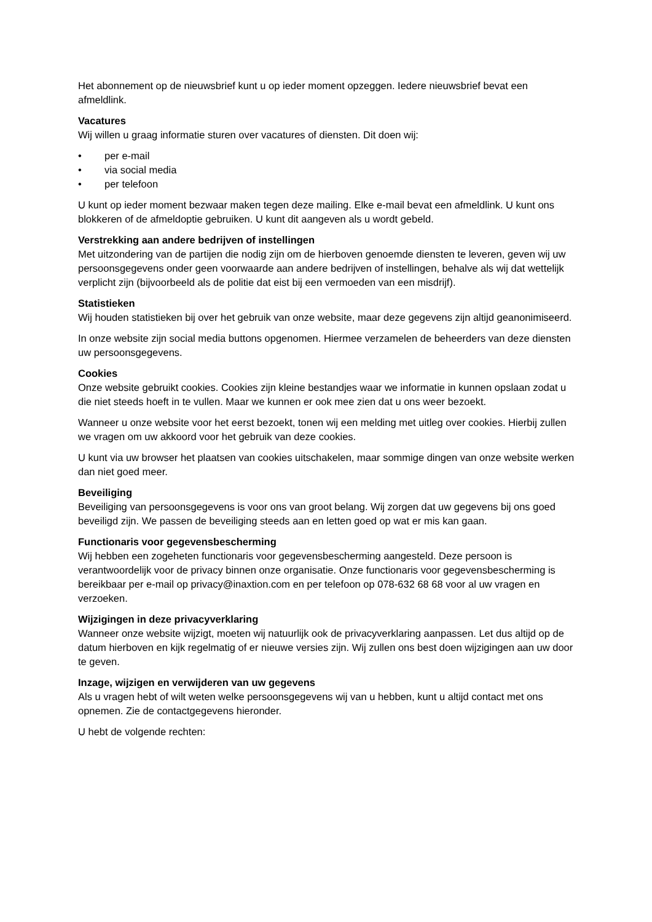Het abonnement op de nieuwsbrief kunt u op ieder moment opzeggen. Iedere nieuwsbrief bevat een afmeldlink.
Vacatures
Wij willen u graag informatie sturen over vacatures of diensten. Dit doen wij:
• per e-mail
• via social media
• per telefoon
U kunt op ieder moment bezwaar maken tegen deze mailing. Elke e-mail bevat een afmeldlink. U kunt ons blokkeren of de afmeldoptie gebruiken. U kunt dit aangeven als u wordt gebeld.
Verstrekking aan andere bedrijven of instellingen
Met uitzondering van de partijen die nodig zijn om de hierboven genoemde diensten te leveren, geven wij uw persoonsgegevens onder geen voorwaarde aan andere bedrijven of instellingen, behalve als wij dat wettelijk verplicht zijn (bijvoorbeeld als de politie dat eist bij een vermoeden van een misdrijf).
Statistieken
Wij houden statistieken bij over het gebruik van onze website, maar deze gegevens zijn altijd geanonimiseerd.
In onze website zijn social media buttons opgenomen. Hiermee verzamelen de beheerders van deze diensten uw persoonsgegevens.
Cookies
Onze website gebruikt cookies. Cookies zijn kleine bestandjes waar we informatie in kunnen opslaan zodat u die niet steeds hoeft in te vullen. Maar we kunnen er ook mee zien dat u ons weer bezoekt.
Wanneer u onze website voor het eerst bezoekt, tonen wij een melding met uitleg over cookies. Hierbij zullen we vragen om uw akkoord voor het gebruik van deze cookies.
U kunt via uw browser het plaatsen van cookies uitschakelen, maar sommige dingen van onze website werken dan niet goed meer.
Beveiliging
Beveiliging van persoonsgegevens is voor ons van groot belang. Wij zorgen dat uw gegevens bij ons goed beveiligd zijn. We passen de beveiliging steeds aan en letten goed op wat er mis kan gaan.
Functionaris voor gegevensbescherming
Wij hebben een zogeheten functionaris voor gegevensbescherming aangesteld. Deze persoon is verantwoordelijk voor de privacy binnen onze organisatie. Onze functionaris voor gegevensbescherming is bereikbaar per e-mail op privacy@inaxtion.com en per telefoon op 078-632 68 68 voor al uw vragen en verzoeken.
Wijzigingen in deze privacyverklaring
Wanneer onze website wijzigt, moeten wij natuurlijk ook de privacyverklaring aanpassen. Let dus altijd op de datum hierboven en kijk regelmatig of er nieuwe versies zijn. Wij zullen ons best doen wijzigingen aan uw door te geven.
Inzage, wijzigen en verwijderen van uw gegevens
Als u vragen hebt of wilt weten welke persoonsgegevens wij van u hebben, kunt u altijd contact met ons opnemen. Zie de contactgegevens hieronder.
U hebt de volgende rechten: